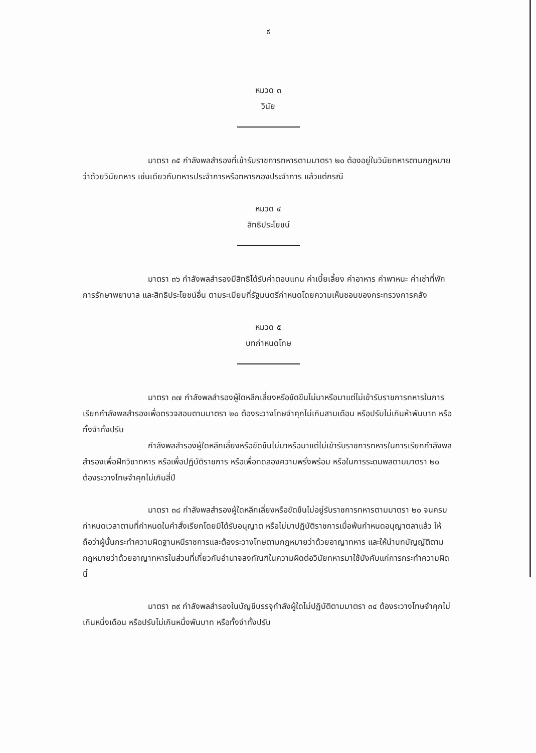๙
หมวด ๓
วินัย
มาตรา ๓๕ กำลังพลสำรองที่เข้ารับราชการทหารตามมาตรา ๒๐ ต้องอยู่ในวินัยทหารตามกฎหมายว่าด้วยวินัยทหาร เช่นเดียวกับทหารประจำการหรือทหารกองประจำการ แล้วแต่กรณี
หมวด ๔
สิทธิประโยชน์
มาตรา ๓๖ กำลังพลสำรองมีสิทธิได้รับค่าตอบแทน ค่าเบี้ยเลี้ยง ค่าอาหาร ค่าพาหนะ ค่าเช่าที่พัก การรักษาพยาบาล และสิทธิประโยชน์อื่น ตามระเบียบที่รัฐมนตรีกำหนดโดยความเห็นชอบของกระทรวงการคลัง
หมวด ๕
บทกำหนดโทษ
มาตรา ๓๗ กำลังพลสำรองผู้ใดหลีกเลี่ยงหรือขัดขืนไม่มาหรือมาแต่ไม่เข้ารับราชการทหารในการเรียกกำลังพลสำรองเพื่อตรวจสอบตามมาตรา ๒๐ ต้องระวางโทษจำคุกไม่เกินสามเดือน หรือปรับไม่เกินห้าพันบาท หรือทั้งจำทั้งปรับ
กำลังพลสำรองผู้ใดหลีกเลี่ยงหรือขัดขืนไม่มาหรือมาแต่ไม่เข้ารับราชการทหารในการเรียกกำลังพลสำรองเพื่อฝึกวิชาทหาร หรือเพื่อปฏิบัติราชการ หรือเพื่อทดลองความพรั่งพร้อม หรือในการระดมพลตามมาตรา ๒๐ ต้องระวางโทษจำคุกไม่เกินสี่ปี
มาตรา ๓๘ กำลังพลสำรองผู้ใดหลีกเลี่ยงหรือขัดขืนไม่อยู่รับราชการทหารตามมาตรา ๒๐ จนครบกำหนดเวลาตามที่กำหนดในคำสั่งเรียกโดยมิได้รับอนุญาต หรือไม่มาปฏิบัติราชการเมื่อพ้นกำหนดอนุญาตลาแล้ว ให้ถือว่าผู้นั้นกระทำความผิดฐานหนีราชการและต้องระวางโทษตามกฎหมายว่าด้วยอาญาทหาร และให้นำบทบัญญัติตามกฎหมายว่าด้วยอาญาทหารในส่วนที่เกี่ยวกับอำนาจลงทัณฑ์ในความผิดต่อวินัยทหารมาใช้บังคับแก่การกระทำความผิดนี้
มาตรา ๓๙ กำลังพลสำรองในบัญชีบรรจุกำลังผู้ใดไม่ปฏิบัติตามมาตรา ๓๔ ต้องระวางโทษจำคุกไม่เกินหนึ่งเดือน หรือปรับไม่เกินหนึ่งพันบาท หรือทั้งจำทั้งปรับ